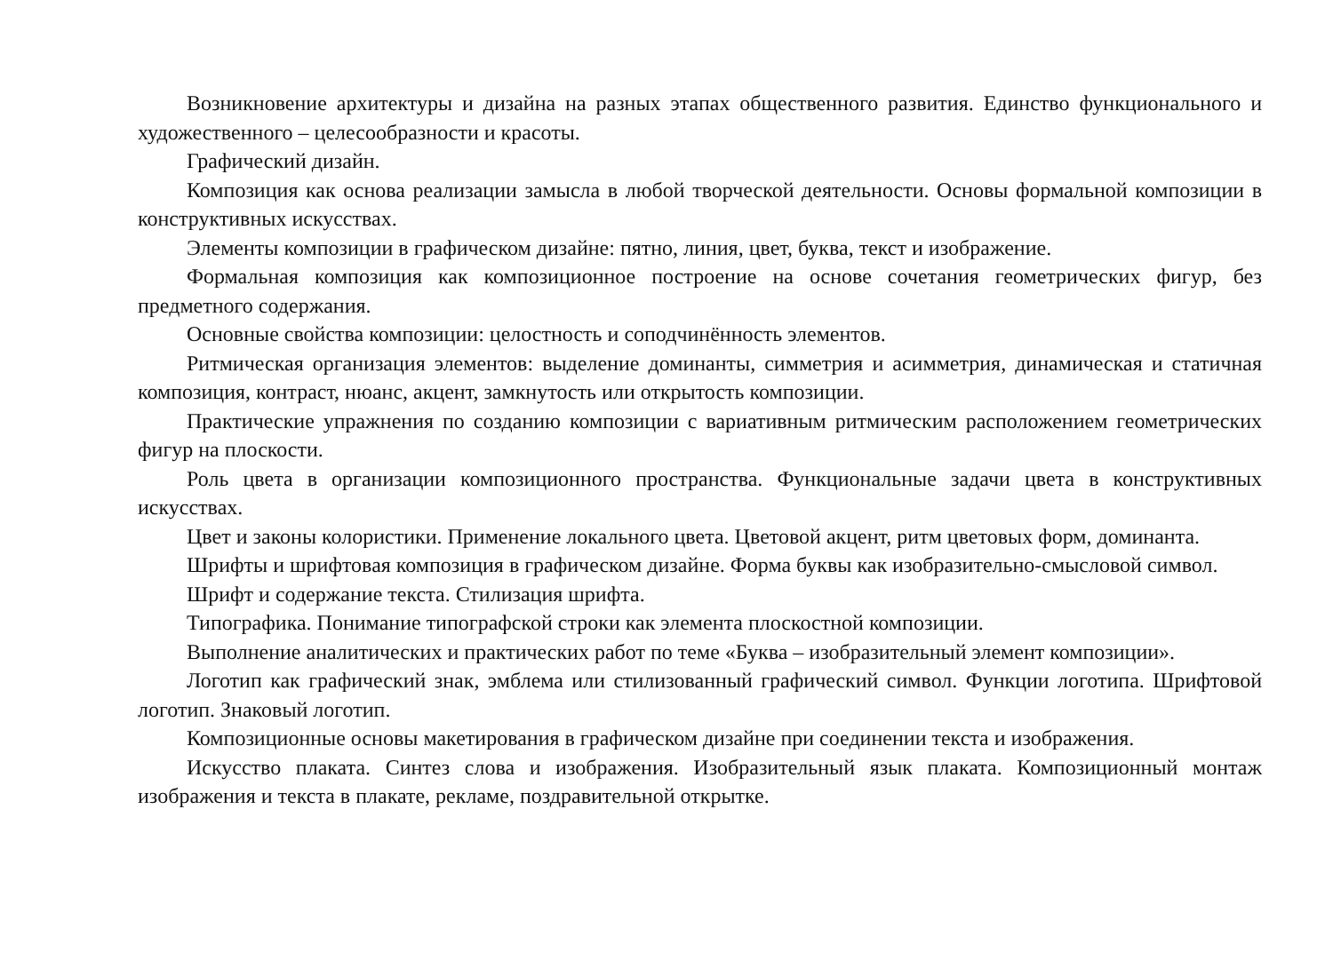Возникновение архитектуры и дизайна на разных этапах общественного развития. Единство функционального и художественного – целесообразности и красоты.
Графический дизайн.
Композиция как основа реализации замысла в любой творческой деятельности. Основы формальной композиции в конструктивных искусствах.
Элементы композиции в графическом дизайне: пятно, линия, цвет, буква, текст и изображение.
Формальная композиция как композиционное построение на основе сочетания геометрических фигур, без предметного содержания.
Основные свойства композиции: целостность и соподчинённость элементов.
Ритмическая организация элементов: выделение доминанты, симметрия и асимметрия, динамическая и статичная композиция, контраст, нюанс, акцент, замкнутость или открытость композиции.
Практические упражнения по созданию композиции с вариативным ритмическим расположением геометрических фигур на плоскости.
Роль цвета в организации композиционного пространства. Функциональные задачи цвета в конструктивных искусствах.
Цвет и законы колористики. Применение локального цвета. Цветовой акцент, ритм цветовых форм, доминанта.
Шрифты и шрифтовая композиция в графическом дизайне. Форма буквы как изобразительно-смысловой символ.
Шрифт и содержание текста. Стилизация шрифта.
Типографика. Понимание типографской строки как элемента плоскостной композиции.
Выполнение аналитических и практических работ по теме «Буква – изобразительный элемент композиции».
Логотип как графический знак, эмблема или стилизованный графический символ. Функции логотипа. Шрифтовой логотип. Знаковый логотип.
Композиционные основы макетирования в графическом дизайне при соединении текста и изображения.
Искусство плаката. Синтез слова и изображения. Изобразительный язык плаката. Композиционный монтаж изображения и текста в плакате, рекламе, поздравительной открытке.